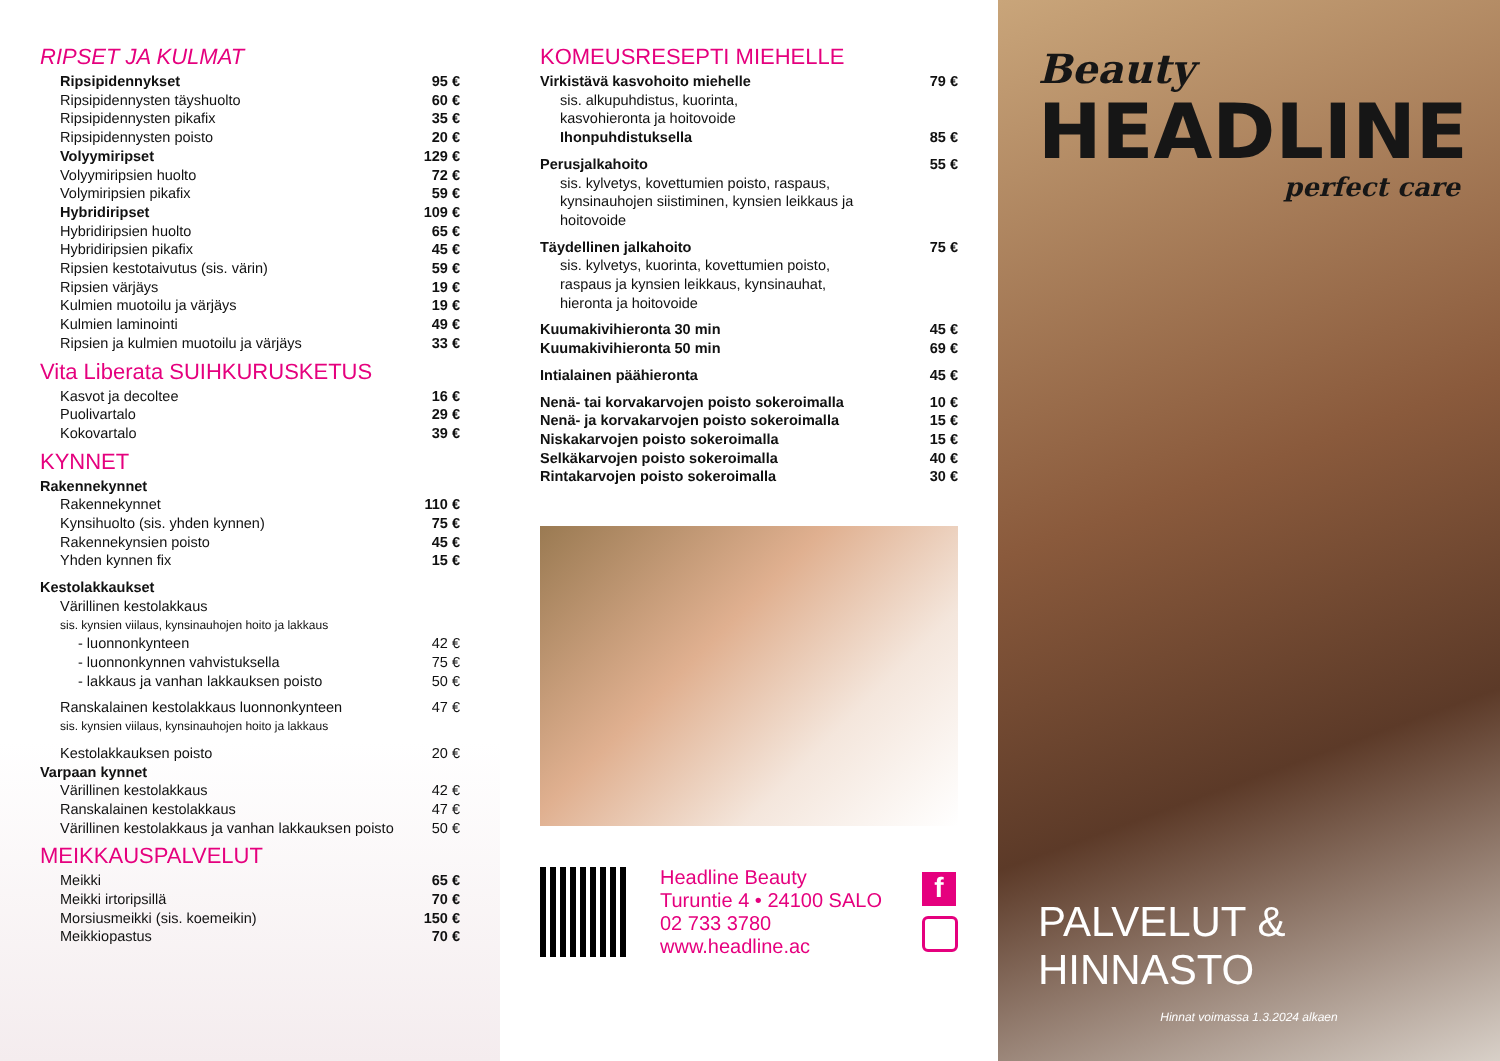RIPSET JA KULMAT
| Ripsipidennykset | 95 € |
| Ripsipidennysten täyshuolto | 60 € |
| Ripsipidennysten pikafix | 35 € |
| Ripsipidennysten poisto | 20 € |
| Volyymiripset | 129 € |
| Volyymiripsien huolto | 72 € |
| Volymiripsien pikafix | 59 € |
| Hybridiripset | 109 € |
| Hybridiripsien huolto | 65 € |
| Hybridiripsien pikafix | 45 € |
| Ripsien kestotaivutus (sis. värin) | 59 € |
| Ripsien värjäys | 19 € |
| Kulmien muotoilu ja värjäys | 19 € |
| Kulmien laminointi | 49 € |
| Ripsien ja kulmien muotoilu ja värjäys | 33 € |
Vita Liberata SUIHKURUSKETUS
| Kasvot ja decoltee | 16 € |
| Puolivartalo | 29 € |
| Kokovartalo | 39 € |
KYNNET
| Rakennekynnet | |
| Rakennekynnet | 110 € |
| Kynsihuolto (sis. yhden kynnen) | 75 € |
| Rakennekynsien poisto | 45 € |
| Yhden kynnen fix | 15 € |
| Kestolakkaukset | |
| Värillinen kestolakkaus | |
| sis. kynsien viilaus, kynsinauhojen hoito ja lakkaus | |
| - luonnonkynteen | 42 € |
| - luonnonkynnen vahvistuksella | 75 € |
| - lakkaus ja vanhan lakkauksen poisto | 50 € |
| Ranskalainen kestolakkaus luonnonkynteen | 47 € |
| sis. kynsien viilaus, kynsinauhojen hoito ja lakkaus | |
| Kestolakkauksen poisto | 20 € |
| Varpaan kynnet | |
| Värillinen kestolakkaus | 42 € |
| Ranskalainen kestolakkaus | 47 € |
| Värillinen kestolakkaus ja vanhan lakkauksen poisto | 50 € |
MEIKKAUSPALVELUT
| Meikki | 65 € |
| Meikki irtoripsillä | 70 € |
| Morsiusmeikki (sis. koemeikin) | 150 € |
| Meikkiopastus | 70 € |
KOMEUSRESEPTI MIEHELLE
| Virkistävä kasvohoito miehelle | 79 € |
| sis. alkupuhdistus, kuorinta, kasvohieronta ja hoitovoide | |
| Ihonpuhdistuksella | 85 € |
| Perusjalkahoito | 55 € |
| sis. kylvetys, kovettumien poisto, raspaus, kynsinauhojen siistiminen, kynsien leikkaus ja hoitovoide | |
| Täydellinen jalkahoito | 75 € |
| sis. kylvetys, kuorinta, kovettumien poisto, raspaus ja kynsien leikkaus, kynsinauhat, hieronta ja hoitovoide | |
| Kuumakivihieronta 30 min | 45 € |
| Kuumakivihieronta 50 min | 69 € |
| Intialainen päähieronta | 45 € |
| Nenä- tai korvakarvojen poisto sokeroimalla | 10 € |
| Nenä- ja korvakarvojen poisto sokeroimalla | 15 € |
| Niskakarvojen poisto sokeroimalla | 15 € |
| Selkäkarvojen poisto sokeroimalla | 40 € |
| Rintakarvojen poisto sokeroimalla | 30 € |
Headline Beauty
Turuntie 4 • 24100 SALO
02 733 3780
www.headline.ac
f
Beauty
HEADLINE
perfect care
PALVELUT & HINNASTO
Hinnat voimassa 1.3.2024 alkaen